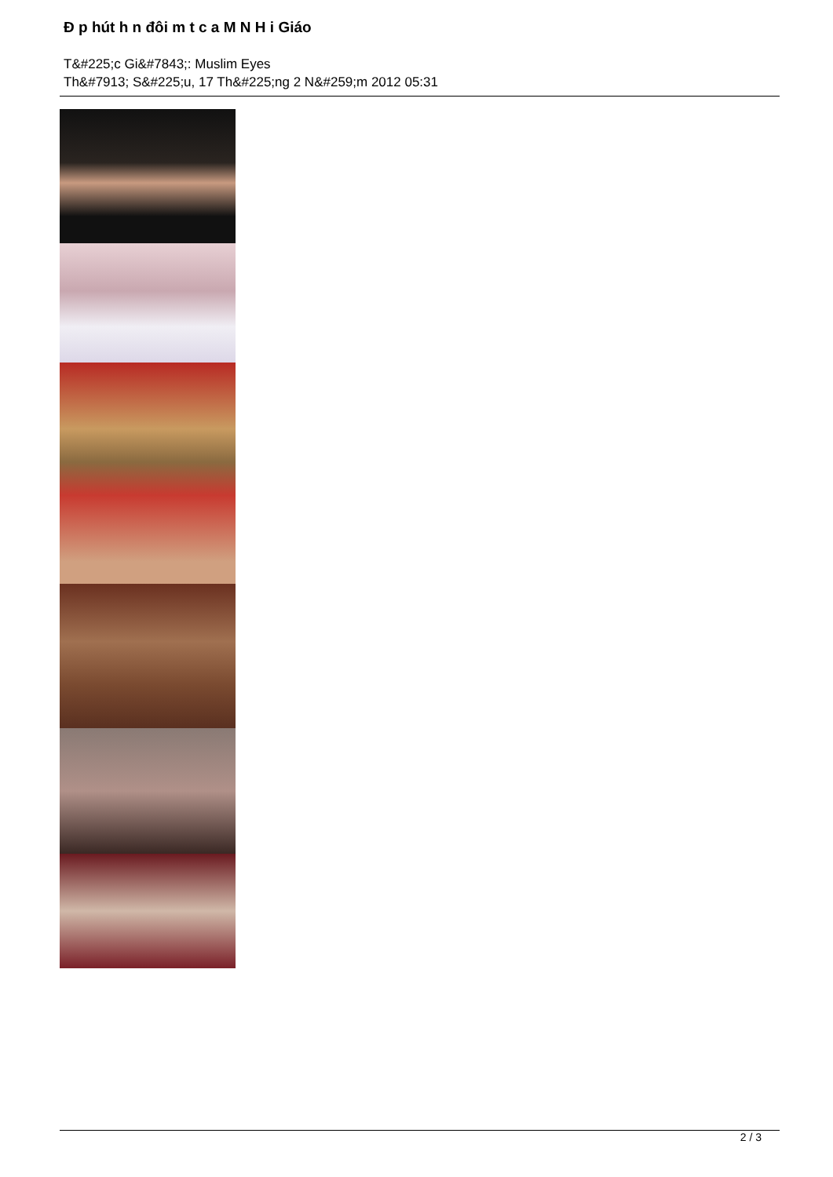Đ p hút h n đôi m t c a M N H i Giáo
T&#225;c Gi&#7843;: Muslim Eyes
Th&#7913; S&#225;u, 17 Th&#225;ng 2 N&#259;m 2012 05:31
2 / 3